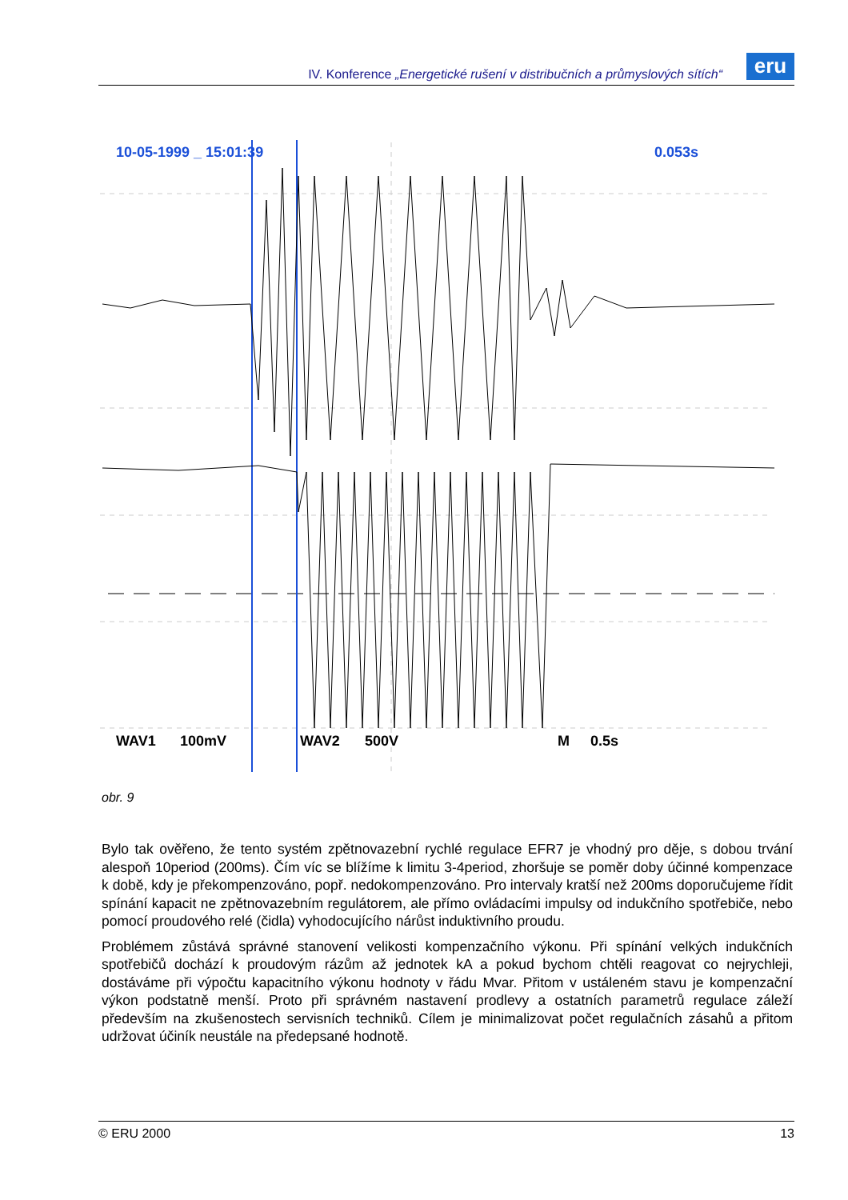IV. Konference „Energetické rušení v distribučních a průmyslových sítích“
eru
10-05-1999 _ 15:01:39
0.053s
WAV1
100mV
WAV2
500V
M
0.5s
obr. 9
Bylo tak ověřeno, že tento systém zpětnovazební rychlé regulace EFR7 je vhodný pro děje, s dobou trvání alespoň 10period (200ms). Čím víc se blížíme k limitu 3-4period, zhoršuje se poměr doby účinné kompenzace k době, kdy je překompenzováno, popř. nedokompenzováno. Pro intervaly kratší než 200ms doporučujeme řídit spínání kapacit ne zpětnovazebním regulátorem, ale přímo ovládacími impulsy od indukčního spotřebiče, nebo pomocí proudového relé (čidla) vyhodocujícího nárůst induktivního proudu.
Problémem zůstává správné stanovení velikosti kompenzačního výkonu. Při spínání velkých indukčních spotřebičů dochází k proudovým rázům až jednotek kA a pokud bychom chtěli reagovat co nejrychleji, dostáváme při výpočtu kapacitního výkonu hodnoty v řádu Mvar. Přitom v ustáleném stavu je kompenzační výkon podstatně menší. Proto při správném nastavení prodlevy a ostatních parametrů regulace záleží především na zkušenostech servisních techniků. Cílem je minimalizovat počet regulačních zásahů a přitom udržovat účiník neustále na předepsané hodnotě.
© ERU 2000 13